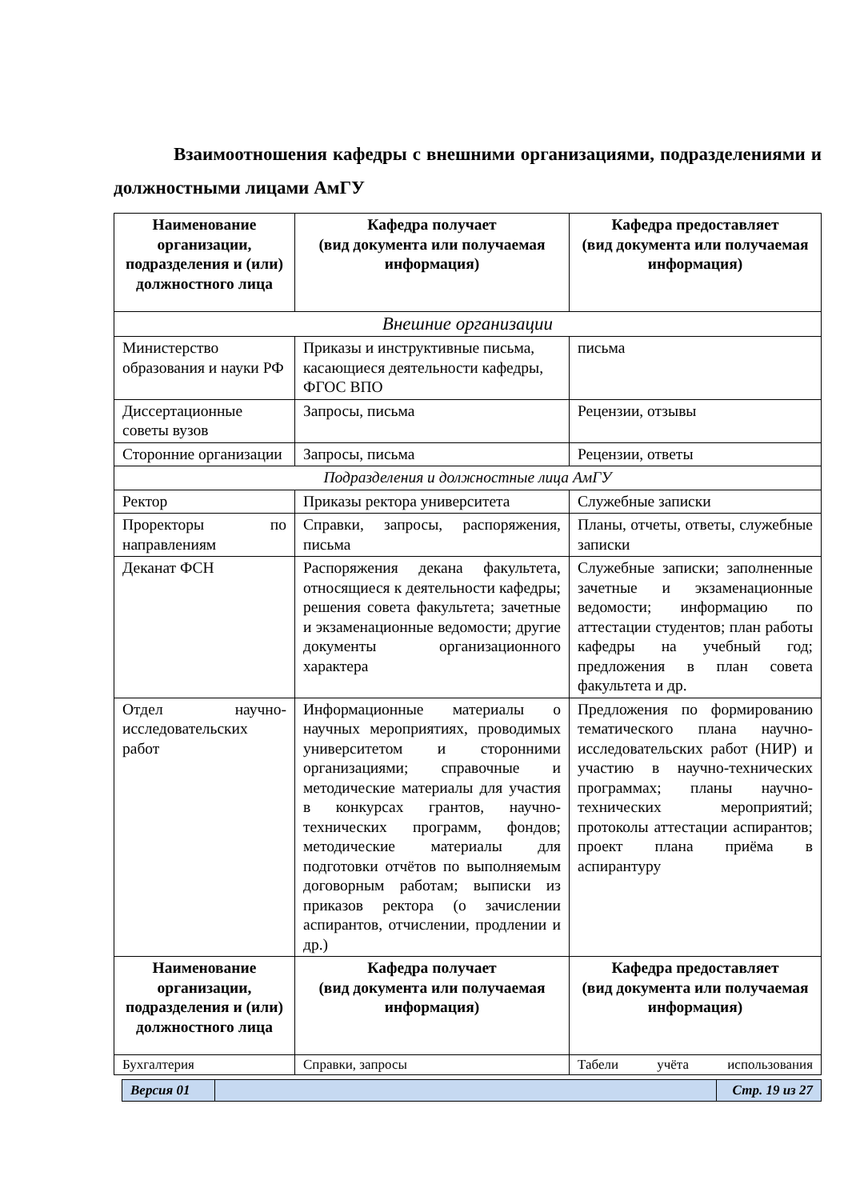Взаимоотношения кафедры с внешними организациями, подразделениями и должностными лицами АмГУ
| Наименование организации, подразделения и (или) должностного лица | Кафедра получает (вид документа или получаемая информация) | Кафедра предоставляет (вид документа или получаемая информация) |
| --- | --- | --- |
| Внешние организации | | |
| Министерство образования и науки РФ | Приказы и инструктивные письма, касающиеся деятельности кафедры, ФГОС ВПО | письма |
| Диссертационные советы вузов | Запросы, письма | Рецензии, отзывы |
| Сторонние организации | Запросы, письма | Рецензии, ответы |
| Подразделения и должностные лица АмГУ | | |
| Ректор | Приказы ректора университета | Служебные записки |
| Проректоры по направлениям | Справки, запросы, распоряжения, письма | Планы, отчеты, ответы, служебные записки |
| Деканат ФСН | Распоряжения декана факультета, относящиеся к деятельности кафедры; решения совета факультета; зачетные и экзаменационные ведомости; другие документы организационного характера | Служебные записки; заполненные зачетные и экзаменационные ведомости; информацию по аттестации студентов; план работы кафедры на учебный год; предложения в план совета факультета и др. |
| Отдел научно-исследовательских работ | Информационные материалы о научных мероприятиях, проводимых университетом и сторонними организациями; справочные и методические материалы для участия в конкурсах грантов, научно-технических программ, фондов; методические материалы для подготовки отчётов по выполняемым договорным работам; выписки из приказов ректора (о зачислении аспирантов, отчислении, продлении и др.) | Предложения по формированию тематического плана научно-исследовательских работ (НИР) и участию в научно-технических программах; планы научно-технических мероприятий; протоколы аттестации аспирантов; проект плана приёма в аспирантуру |
| Наименование организации, подразделения и (или) должностного лица | Кафедра получает (вид документа или получаемая информация) | Кафедра предоставляет (вид документа или получаемая информация) |
| Бухгалтерия | Справки, запросы | Табели учёта использования |
| Версия 01 | | Стр. 19 из 27 |